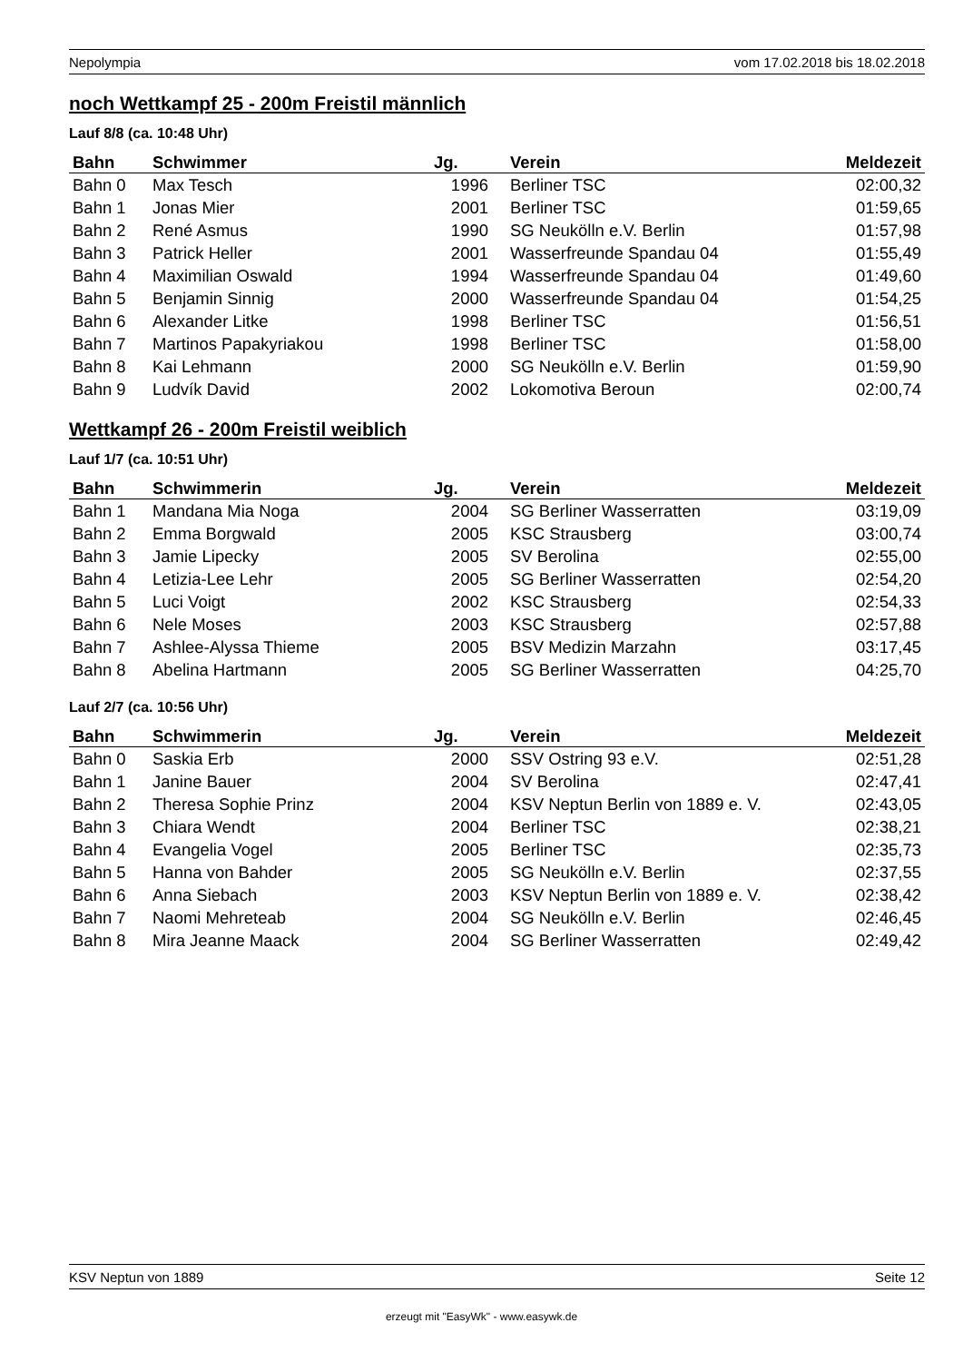Nepolympia vom 17.02.2018 bis 18.02.2018
noch Wettkampf 25 - 200m Freistil männlich
Lauf 8/8 (ca. 10:48 Uhr)
| Bahn | Schwimmer | Jg. | Verein | Meldezeit |
| --- | --- | --- | --- | --- |
| Bahn 0 | Max Tesch | 1996 | Berliner TSC | 02:00,32 |
| Bahn 1 | Jonas Mier | 2001 | Berliner TSC | 01:59,65 |
| Bahn 2 | René Asmus | 1990 | SG Neukölln e.V. Berlin | 01:57,98 |
| Bahn 3 | Patrick Heller | 2001 | Wasserfreunde Spandau 04 | 01:55,49 |
| Bahn 4 | Maximilian Oswald | 1994 | Wasserfreunde Spandau 04 | 01:49,60 |
| Bahn 5 | Benjamin Sinnig | 2000 | Wasserfreunde Spandau 04 | 01:54,25 |
| Bahn 6 | Alexander Litke | 1998 | Berliner TSC | 01:56,51 |
| Bahn 7 | Martinos Papakyriakou | 1998 | Berliner TSC | 01:58,00 |
| Bahn 8 | Kai Lehmann | 2000 | SG Neukölln e.V. Berlin | 01:59,90 |
| Bahn 9 | Ludvík David | 2002 | Lokomotiva Beroun | 02:00,74 |
Wettkampf 26 - 200m Freistil weiblich
Lauf 1/7 (ca. 10:51 Uhr)
| Bahn | Schwimmerin | Jg. | Verein | Meldezeit |
| --- | --- | --- | --- | --- |
| Bahn 1 | Mandana Mia Noga | 2004 | SG Berliner Wasserratten | 03:19,09 |
| Bahn 2 | Emma Borgwald | 2005 | KSC Strausberg | 03:00,74 |
| Bahn 3 | Jamie Lipecky | 2005 | SV Berolina | 02:55,00 |
| Bahn 4 | Letizia-Lee Lehr | 2005 | SG Berliner Wasserratten | 02:54,20 |
| Bahn 5 | Luci Voigt | 2002 | KSC Strausberg | 02:54,33 |
| Bahn 6 | Nele Moses | 2003 | KSC Strausberg | 02:57,88 |
| Bahn 7 | Ashlee-Alyssa Thieme | 2005 | BSV Medizin Marzahn | 03:17,45 |
| Bahn 8 | Abelina Hartmann | 2005 | SG Berliner Wasserratten | 04:25,70 |
Lauf 2/7 (ca. 10:56 Uhr)
| Bahn | Schwimmerin | Jg. | Verein | Meldezeit |
| --- | --- | --- | --- | --- |
| Bahn 0 | Saskia Erb | 2000 | SSV Ostring 93 e.V. | 02:51,28 |
| Bahn 1 | Janine Bauer | 2004 | SV Berolina | 02:47,41 |
| Bahn 2 | Theresa Sophie Prinz | 2004 | KSV Neptun Berlin von 1889 e. V. | 02:43,05 |
| Bahn 3 | Chiara Wendt | 2004 | Berliner TSC | 02:38,21 |
| Bahn 4 | Evangelia Vogel | 2005 | Berliner TSC | 02:35,73 |
| Bahn 5 | Hanna von Bahder | 2005 | SG Neukölln e.V. Berlin | 02:37,55 |
| Bahn 6 | Anna Siebach | 2003 | KSV Neptun Berlin von 1889 e. V. | 02:38,42 |
| Bahn 7 | Naomi Mehreteab | 2004 | SG Neukölln e.V. Berlin | 02:46,45 |
| Bahn 8 | Mira Jeanne Maack | 2004 | SG Berliner Wasserratten | 02:49,42 |
KSV Neptun von 1889 Seite 12
erzeugt mit "EasyWk" - www.easywk.de